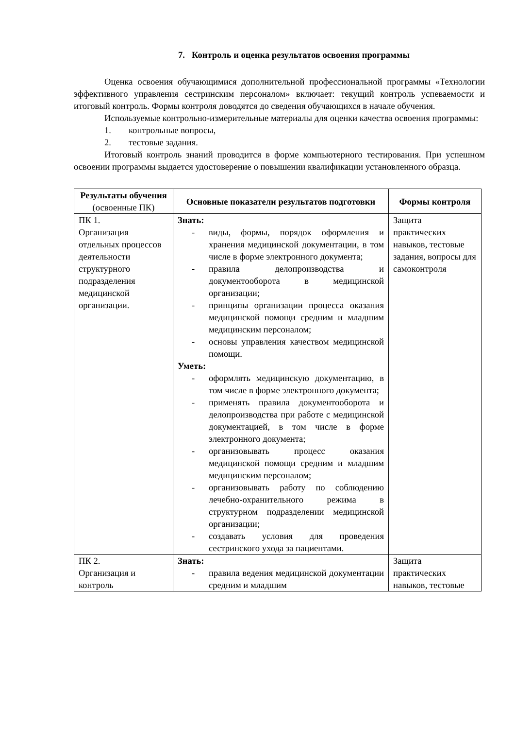7. Контроль и оценка результатов освоения программы
Оценка освоения обучающимися дополнительной профессиональной программы «Технологии эффективного управления сестринским персоналом» включает: текущий контроль успеваемости и итоговый контроль. Формы контроля доводятся до сведения обучающихся в начале обучения.
Используемые контрольно-измерительные материалы для оценки качества освоения программы:
1. контрольные вопросы,
2. тестовые задания.
Итоговый контроль знаний проводится в форме компьютерного тестирования. При успешном освоении программы выдается удостоверение о повышении квалификации установленного образца.
| Результаты обучения (освоенные ПК) | Основные показатели результатов подготовки | Формы контроля |
| --- | --- | --- |
| ПК 1. Организация отдельных процессов деятельности структурного подразделения медицинской организации. | Знать: - виды, формы, порядок оформления и хранения медицинской документации, в том числе в форме электронного документа; - правила делопроизводства и документооборота в медицинской организации; - принципы организации процесса оказания медицинской помощи средним и младшим медицинским персоналом; - основы управления качеством медицинской помощи. Уметь: - оформлять медицинскую документацию, в том числе в форме электронного документа; - применять правила документооборота и делопроизводства при работе с медицинской документацией, в том числе в форме электронного документа; - организовывать процесс оказания медицинской помощи средним и младшим медицинским персоналом; - организовывать работу по соблюдению лечебно-охранительного режима в структурном подразделении медицинской организации; - создавать условия для проведения сестринского ухода за пациентами. | Защита практических навыков, тестовые задания, вопросы для самоконтроля |
| ПК 2. Организация и контроль | Знать: - правила ведения медицинской документации средним и младшим | Защита практических навыков, тестовые |